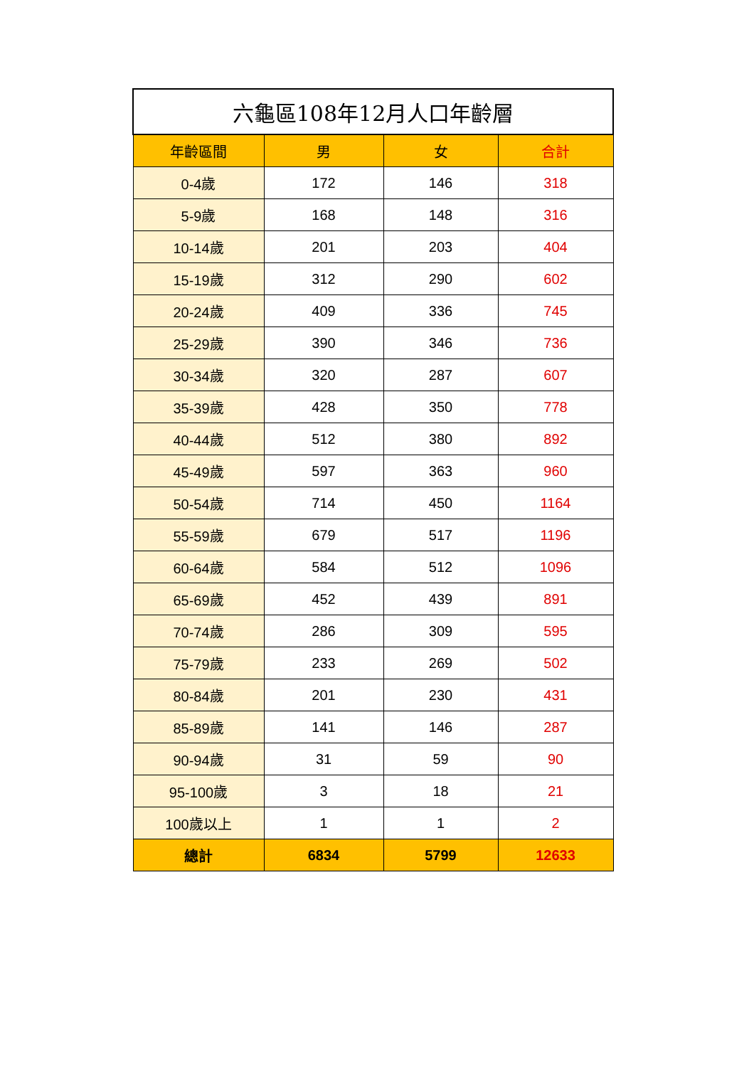| 六龜區108年12月人口年齡層 | | | |
| --- | --- | --- | --- |
| 年齡區間 | 男 | 女 | 合計 |
| 0-4歲 | 172 | 146 | 318 |
| 5-9歲 | 168 | 148 | 316 |
| 10-14歲 | 201 | 203 | 404 |
| 15-19歲 | 312 | 290 | 602 |
| 20-24歲 | 409 | 336 | 745 |
| 25-29歲 | 390 | 346 | 736 |
| 30-34歲 | 320 | 287 | 607 |
| 35-39歲 | 428 | 350 | 778 |
| 40-44歲 | 512 | 380 | 892 |
| 45-49歲 | 597 | 363 | 960 |
| 50-54歲 | 714 | 450 | 1164 |
| 55-59歲 | 679 | 517 | 1196 |
| 60-64歲 | 584 | 512 | 1096 |
| 65-69歲 | 452 | 439 | 891 |
| 70-74歲 | 286 | 309 | 595 |
| 75-79歲 | 233 | 269 | 502 |
| 80-84歲 | 201 | 230 | 431 |
| 85-89歲 | 141 | 146 | 287 |
| 90-94歲 | 31 | 59 | 90 |
| 95-100歲 | 3 | 18 | 21 |
| 100歲以上 | 1 | 1 | 2 |
| 總計 | 6834 | 5799 | 12633 |